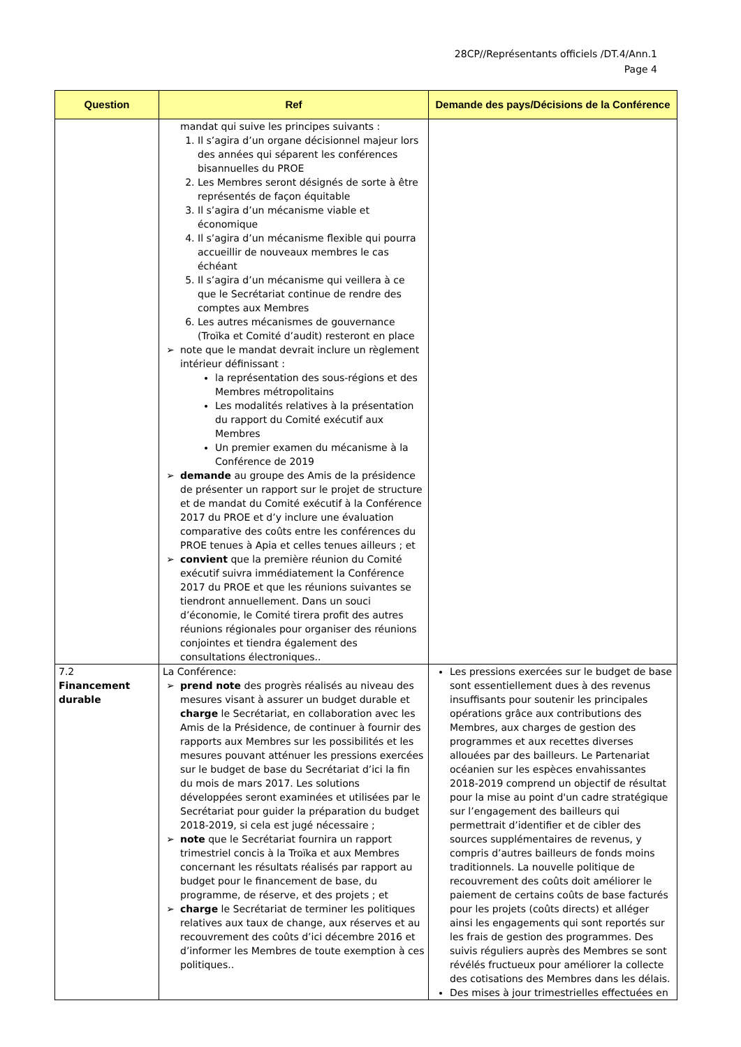28CP//Représentants officiels /DT.4/Ann.1
Page 4
| Question | Ref | Demande des pays/Décisions de la Conférence |
| --- | --- | --- |
| | mandat qui suive les principes suivants : 1. Il s’agira d’un organe décisionnel majeur lors des années qui séparent les conférences bisannuelles du PROE 2. Les Membres seront désignés de sorte à être représentés de façon équitable 3. Il s’agira d’un mécanisme viable et économique 4. Il s’agira d’un mécanisme flexible qui pourra accueillir de nouveaux membres le cas échéant 5. Il s’agira d’un mécanisme qui veillera à ce que le Secrétariat continue de rendre des comptes aux Membres 6. Les autres mécanismes de gouvernance (Troïka et Comité d’audit) resteront en place ➢ note que le mandat devrait inclure un règlement intérieur définissant : la représentation des sous-régions et des Membres métropolitains Les modalités relatives à la présentation du rapport du Comité exécutif aux Membres Un premier examen du mécanisme à la Conférence de 2019 ➢ demande au groupe des Amis de la présidence de présenter un rapport sur le projet de structure et de mandat du Comité exécutif à la Conférence 2017 du PROE et d’y inclure une évaluation comparative des coûts entre les conférences du PROE tenues à Apia et celles tenues ailleurs ; et ➢ convient que la première réunion du Comité exécutif suivra immédiatement la Conférence 2017 du PROE et que les réunions suivantes se tiendront annuellement. Dans un souci d’économie, le Comité tirera profit des autres réunions régionales pour organiser des réunions conjointes et tiendra également des consultations électroniques.. | |
| 7.2 Financement durable | La Conférence: ➢ prend note des progrès réalisés au niveau des mesures visant à assurer un budget durable et charge le Secrétariat, en collaboration avec les Amis de la Présidence, de continuer à fournir des rapports aux Membres sur les possibilités et les mesures pouvant atténuer les pressions exercées sur le budget de base du Secrétariat d’ici la fin du mois de mars 2017. Les solutions développées seront examinées et utilisées par le Secrétariat pour guider la préparation du budget 2018-2019, si cela est jugé nécessaire ; ➢ note que le Secrétariat fournira un rapport trimestriel concis à la Troïka et aux Membres concernant les résultats réalisés par rapport au budget pour le financement de base, du programme, de réserve, et des projets ; et ➢ charge le Secrétariat de terminer les politiques relatives aux taux de change, aux réserves et au recouvrement des coûts d’ici décembre 2016 et d’informer les Membres de toute exemption à ces politiques.. | Les pressions exercées sur le budget de base sont essentiellement dues à des revenus insuffisants pour soutenir les principales opérations grâce aux contributions des Membres, aux charges de gestion des programmes et aux recettes diverses allouées par des bailleurs. Le Partenariat océanien sur les espèces envahissantes 2018-2019 comprend un objectif de résultat pour la mise au point d'un cadre stratégique sur l’engagement des bailleurs qui permettrait d’identifier et de cibler des sources supplémentaires de revenus, y compris d’autres bailleurs de fonds moins traditionnels. La nouvelle politique de recouvrement des coûts doit améliorer le paiement de certains coûts de base facturés pour les projets (coûts directs) et alléger ainsi les engagements qui sont reportés sur les frais de gestion des programmes. Des suivis réguliers auprès des Membres se sont révélés fructueux pour améliorer la collecte des cotisations des Membres dans les délais. Des mises à jour trimestrielles effectuées en |